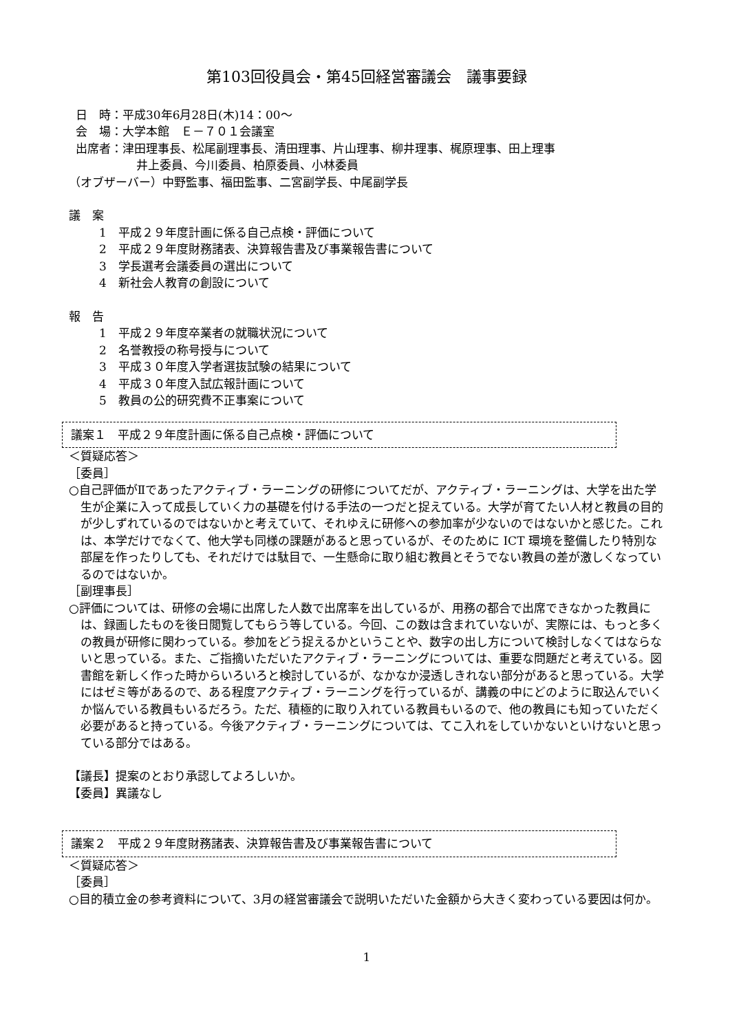第103回役員会・第45回経営審議会　議事要録
日　時：平成30年6月28日(木)14：00～
会　場：大学本館　Ｅ－７０１会議室
出席者：津田理事長、松尾副理事長、清田理事、片山理事、柳井理事、梶原理事、田上理事
井上委員、今川委員、柏原委員、小林委員
（オブザーバー）中野監事、福田監事、二宮副学長、中尾副学長
議　案
1　平成２９年度計画に係る自己点検・評価について
2　平成２９年度財務諸表、決算報告書及び事業報告書について
3　学長選考会議委員の選出について
4　新社会人教育の創設について
報　告
1　平成２９年度卒業者の就職状況について
2　名誉教授の称号授与について
3　平成３０年度入学者選抜試験の結果について
4　平成３０年度入試広報計画について
5　教員の公的研究費不正事案について
議案１　平成２９年度計画に係る自己点検・評価について
＜質疑応答＞
［委員］
○自己評価がⅡであったアクティブ・ラーニングの研修についてだが、アクティブ・ラーニングは、大学を出た学生が企業に入って成長していく力の基礎を付ける手法の一つだと捉えている。大学が育てたい人材と教員の目的が少しずれているのではないかと考えていて、それゆえに研修への参加率が少ないのではないかと感じた。これは、本学だけでなくて、他大学も同様の課題があると思っているが、そのために ICT 環境を整備したり特別な部屋を作ったりしても、それだけでは駄目で、一生懸命に取り組む教員とそうでない教員の差が激しくなっているのではないか。
［副理事長］
○評価については、研修の会場に出席した人数で出席率を出しているが、用務の都合で出席できなかった教員には、録画したものを後日閲覧してもらう等している。今回、この数は含まれていないが、実際には、もっと多くの教員が研修に関わっている。参加をどう捉えるかということや、数字の出し方について検討しなくてはならないと思っている。また、ご指摘いただいたアクティブ・ラーニングについては、重要な問題だと考えている。図書館を新しく作った時からいろいろと検討しているが、なかなか浸透しきれない部分があると思っている。大学にはゼミ等があるので、ある程度アクティブ・ラーニングを行っているが、講義の中にどのように取込んでいくか悩んでいる教員もいるだろう。ただ、積極的に取り入れている教員もいるので、他の教員にも知っていただく必要があると持っている。今後アクティブ・ラーニングについては、てこ入れをしていかないといけないと思っている部分ではある。
【議長】提案のとおり承認してよろしいか。
【委員】異議なし
議案２　平成２９年度財務諸表、決算報告書及び事業報告書について
＜質疑応答＞
［委員］
○目的積立金の参考資料について、3月の経営審議会で説明いただいた金額から大きく変わっている要因は何か。
1